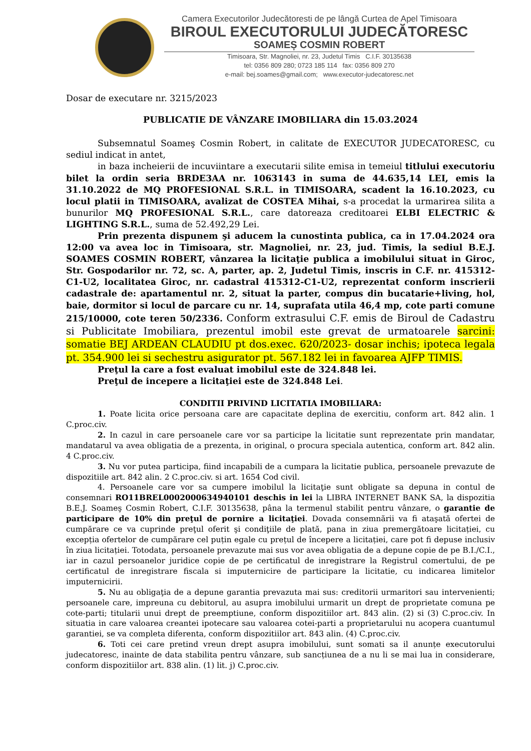Camera Executorilor Judecătoresti de pe lângă Curtea de Apel Timisoara
BIROUL EXECUTORULUI JUDECĂTORESC
SOAMEȘ COSMIN ROBERT
Timisoara, Str. Magnoliei, nr. 23, Judetul Timis C.I.F. 30135638
tel: 0356 809 280; 0723 185 114 fax: 0356 809 270
e-mail: bej.soames@gmail.com; www.executor-judecatoresc.net
Dosar de executare nr. 3215/2023
PUBLICATIE DE VÂNZARE IMOBILIARA din 15.03.2024
Subsemnatul Soameş Cosmin Robert, in calitate de EXECUTOR JUDECATORESC, cu sediul indicat in antet,
in baza incheierii de incuviintare a executarii silite emisa in temeiul titlului executoriu bilet la ordin seria BRDE3AA nr. 1063143 in suma de 44.635,14 LEI, emis la 31.10.2022 de MQ PROFESIONAL S.R.L. in TIMISOARA, scadent la 16.10.2023, cu locul platii in TIMISOARA, avalizat de COSTEA Mihai, s-a procedat la urmarirea silita a bunurilor MQ PROFESIONAL S.R.L., care datoreaza creditoarei ELBI ELECTRIC & LIGHTING S.R.L., suma de 52.492,29 Lei.
Prin prezenta dispunem şi aducem la cunostinta publica, ca in 17.04.2024 ora 12:00 va avea loc in Timisoara, str. Magnoliei, nr. 23, jud. Timis, la sediul B.E.J. SOAMES COSMIN ROBERT, vânzarea la licitaţie publica a imobilului situat in Giroc, Str. Gospodarilor nr. 72, sc. A, parter, ap. 2, Judetul Timis, inscris in C.F. nr. 415312-C1-U2, localitatea Giroc, nr. cadastral 415312-C1-U2, reprezentat conform inscrierii cadastrale de: apartamentul nr. 2, situat la parter, compus din bucatarie+living, hol, baie, dormitor si locul de parcare cu nr. 14, suprafata utila 46,4 mp, cote parti comune 215/10000, cote teren 50/2336. Conform extrasului C.F. emis de Biroul de Cadastru si Publicitate Imobiliara, prezentul imobil este grevat de urmatoarele sarcini: somatie BEJ ARDEAN CLAUDIU pt dos.exec. 620/2023- dosar inchis; ipoteca legala pt. 354.900 lei si sechestru asigurator pt. 567.182 lei in favoarea AJFP TIMIS.
Preţul la care a fost evaluat imobilul este de 324.848 lei.
Preţul de incepere a licitaţiei este de 324.848 Lei.
CONDITII PRIVIND LICITATIA IMOBILIARA:
1. Poate licita orice persoana care are capacitate deplina de exercitiu, conform art. 842 alin. 1 C.proc.civ.
2. In cazul in care persoanele care vor sa participe la licitatie sunt reprezentate prin mandatar, mandatarul va avea obligatia de a prezenta, in original, o procura speciala autentica, conform art. 842 alin. 4 C.proc.civ.
3. Nu vor putea participa, fiind incapabili de a cumpara la licitatie publica, persoanele prevazute de dispozitiile art. 842 alin. 2 C.proc.civ. si art. 1654 Cod civil.
4. Persoanele care vor sa cumpere imobilul la licitaţie sunt obligate sa depuna in contul de consemnari RO11BREL0002000634940101 deschis in lei la LIBRA INTERNET BANK SA, la dispozitia B.E.J. Soameş Cosmin Robert, C.I.F. 30135638, pâna la termenul stabilit pentru vânzare, o garantie de participare de 10% din preţul de pornire a licitaţiei. Dovada consemnării va fi ataşată ofertei de cumpărare ce va cuprinde preţul oferit şi condiţiile de plată, pana in ziua premergătoare licitației, cu excepția ofertelor de cumpărare cel puțin egale cu prețul de începere a licitației, care pot fi depuse inclusiv în ziua licitației. Totodata, persoanele prevazute mai sus vor avea obligatia de a depune copie de pe B.I./C.I., iar in cazul persoanelor juridice copie de pe certificatul de inregistrare la Registrul comertului, de pe certificatul de inregistrare fiscala si imputernicire de participare la licitatie, cu indicarea limitelor imputernicirii.
5. Nu au obligaţia de a depune garantia prevazuta mai sus: creditorii urmaritori sau intervenienti; persoanele care, impreuna cu debitorul, au asupra imobilului urmarit un drept de proprietate comuna pe cote-parti; titularii unui drept de preemptiune, conform dispozitiilor art. 843 alin. (2) si (3) C.proc.civ. In situatia in care valoarea creantei ipotecare sau valoarea cotei-parti a proprietarului nu acopera cuantumul garantiei, se va completa diferenta, conform dispozitiilor art. 843 alin. (4) C.proc.civ.
6. Toti cei care pretind vreun drept asupra imobilului, sunt somati sa il anunțe executorului judecatoresc, inainte de data stabilita pentru vânzare, sub sancțiunea de a nu li se mai lua in considerare, conform dispozitiilor art. 838 alin. (1) lit. j) C.proc.civ.